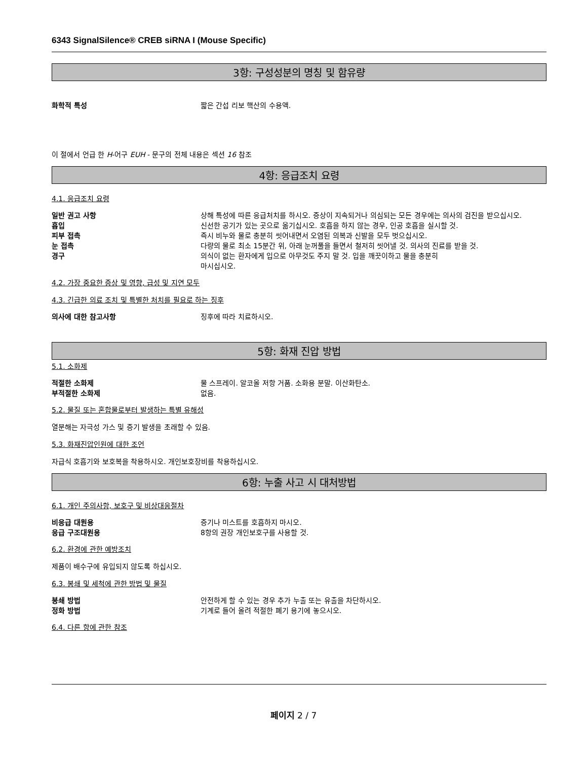6343 SignalSilence® CREB siRNA I (Mouse Specific)
3항: 구성성분의 명칭 및 함유량
화학적 특성 짧은 간섭 리보 핵산의 수용액.
이 절에서 언급 한 H-어구 EUH - 문구의 전체 내용은 섹션 16 참조
4항: 응급조치 요령
4.1. 응급조치 요령
일반 권고 사항 상해 특성에 따른 응급처치를 하시오. 증상이 지속되거나 의심되는 모든 경우에는 의사의 검진을 받으십시오.
흡입 신선한 공기가 있는 곳으로 옮기십시오. 호흡을 하지 않는 경우, 인공 호흡을 실시할 것.
피부 접촉 즉시 비누와 물로 충분히 씻어내면서 오염된 의복과 신발을 모두 벗으십시오.
눈 접촉 다량의 물로 최소 15분간 위, 아래 눈꺼풀을 들면서 철저히 씻어낼 것. 의사의 진료를 받을 것.
경구 의식이 없는 환자에게 입으로 아무것도 주지 말 것. 입을 깨끗이하고 물을 충분히
마시십시오.
4.2. 가장 중요한 증상 및 영향, 급성 및 지연 모두
4.3. 긴급한 의료 조치 및 특별한 처치를 필요로 하는 징후
의사에 대한 참고사항 징후에 따라 치료하시오.
5항: 화재 진압 방법
5.1. 소화제
적절한 소화제 물 스프레이. 알코올 저항 거품. 소화용 분말. 이산화탄소.
부적절한 소화제 없음.
5.2. 물질 또는 혼합물로부터 발생하는 특별 유해성
열분해는 자극성 가스 및 증기 발생을 초래할 수 있음.
5.3. 화재진압인원에 대한 조언
자급식 호흡기와 보호복을 착용하시오. 개인보호장비를 착용하십시오.
6항: 누출 사고 시 대처방법
6.1. 개인 주의사항, 보호구 및 비상대응절차
비응급 대원용 증기나 미스트를 호흡하지 마시오.
응급 구조대원용 8항의 권장 개인보호구를 사용할 것.
6.2. 환경에 관한 예방조치
제품이 배수구에 유입되지 않도록 하십시오.
6.3. 봉쇄 및 세척에 관한 방법 및 물질
봉쇄 방법 안전하게 할 수 있는 경우 추가 누출 또는 유출을 차단하시오.
정화 방법 기계로 들어 올려 적절한 폐기 용기에 놓으시오.
6.4. 다른 항에 관한 참조
페이지 2 / 7